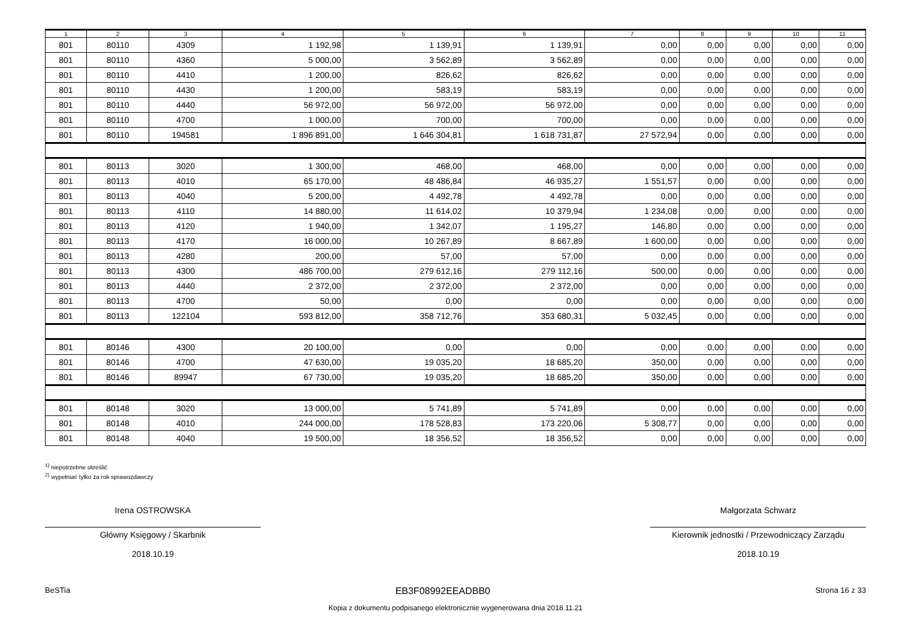| 1 | 2 | 3 | 4 | 5 | 6 | 7 | 8 | 9 | 10 | 11 |
| --- | --- | --- | --- | --- | --- | --- | --- | --- | --- | --- |
| 801 | 80110 | 4309 | 1 192,98 | 1 139,91 | 1 139,91 | 0,00 | 0,00 | 0,00 | 0,00 | 0,00 |
| 801 | 80110 | 4360 | 5 000,00 | 3 562,89 | 3 562,89 | 0,00 | 0,00 | 0,00 | 0,00 | 0,00 |
| 801 | 80110 | 4410 | 1 200,00 | 826,62 | 826,62 | 0,00 | 0,00 | 0,00 | 0,00 | 0,00 |
| 801 | 80110 | 4430 | 1 200,00 | 583,19 | 583,19 | 0,00 | 0,00 | 0,00 | 0,00 | 0,00 |
| 801 | 80110 | 4440 | 56 972,00 | 56 972,00 | 56 972,00 | 0,00 | 0,00 | 0,00 | 0,00 | 0,00 |
| 801 | 80110 | 4700 | 1 000,00 | 700,00 | 700,00 | 0,00 | 0,00 | 0,00 | 0,00 | 0,00 |
| 801 | 80110 | 194581 | 1 896 891,00 | 1 646 304,81 | 1 618 731,87 | 27 572,94 | 0,00 | 0,00 | 0,00 | 0,00 |
| 801 | 80113 | 3020 | 1 300,00 | 468,00 | 468,00 | 0,00 | 0,00 | 0,00 | 0,00 | 0,00 |
| 801 | 80113 | 4010 | 65 170,00 | 48 486,84 | 46 935,27 | 1 551,57 | 0,00 | 0,00 | 0,00 | 0,00 |
| 801 | 80113 | 4040 | 5 200,00 | 4 492,78 | 4 492,78 | 0,00 | 0,00 | 0,00 | 0,00 | 0,00 |
| 801 | 80113 | 4110 | 14 880,00 | 11 614,02 | 10 379,94 | 1 234,08 | 0,00 | 0,00 | 0,00 | 0,00 |
| 801 | 80113 | 4120 | 1 940,00 | 1 342,07 | 1 195,27 | 146,80 | 0,00 | 0,00 | 0,00 | 0,00 |
| 801 | 80113 | 4170 | 16 000,00 | 10 267,89 | 8 667,89 | 1 600,00 | 0,00 | 0,00 | 0,00 | 0,00 |
| 801 | 80113 | 4280 | 200,00 | 57,00 | 57,00 | 0,00 | 0,00 | 0,00 | 0,00 | 0,00 |
| 801 | 80113 | 4300 | 486 700,00 | 279 612,16 | 279 112,16 | 500,00 | 0,00 | 0,00 | 0,00 | 0,00 |
| 801 | 80113 | 4440 | 2 372,00 | 2 372,00 | 2 372,00 | 0,00 | 0,00 | 0,00 | 0,00 | 0,00 |
| 801 | 80113 | 4700 | 50,00 | 0,00 | 0,00 | 0,00 | 0,00 | 0,00 | 0,00 | 0,00 |
| 801 | 80113 | 122104 | 593 812,00 | 358 712,76 | 353 680,31 | 5 032,45 | 0,00 | 0,00 | 0,00 | 0,00 |
| 801 | 80146 | 4300 | 20 100,00 | 0,00 | 0,00 | 0,00 | 0,00 | 0,00 | 0,00 | 0,00 |
| 801 | 80146 | 4700 | 47 630,00 | 19 035,20 | 18 685,20 | 350,00 | 0,00 | 0,00 | 0,00 | 0,00 |
| 801 | 80146 | 89947 | 67 730,00 | 19 035,20 | 18 685,20 | 350,00 | 0,00 | 0,00 | 0,00 | 0,00 |
| 801 | 80148 | 3020 | 13 000,00 | 5 741,89 | 5 741,89 | 0,00 | 0,00 | 0,00 | 0,00 | 0,00 |
| 801 | 80148 | 4010 | 244 000,00 | 178 528,83 | 173 220,06 | 5 308,77 | 0,00 | 0,00 | 0,00 | 0,00 |
| 801 | 80148 | 4040 | 19 500,00 | 18 356,52 | 18 356,52 | 0,00 | 0,00 | 0,00 | 0,00 | 0,00 |
<sup>1)</sup> niepotrzebne skreślić
<sup>2)</sup> wypełniać tylko za rok sprawozdawczy
Irena OSTROWSKA
Główny Księgowy / Skarbnik
2018.10.19
Małgorzata Schwarz
Kierownik jednostki / Przewodniczący Zarządu
2018.10.19
BeSTia EB3F08992EEADBB0 Strona 16 z 33
Kopia z dokumentu podpisanego elektronicznie wygenerowana dnia 2018.11.21